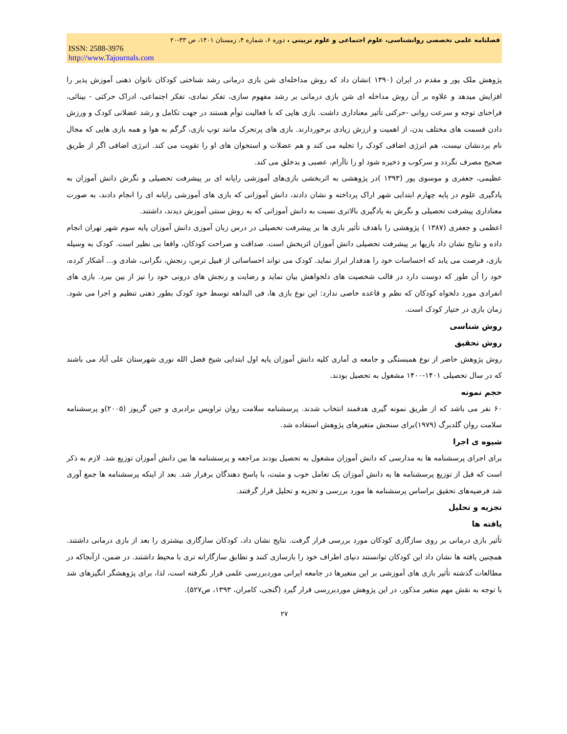فصلنامه علمی تخصصی روانشناسی، علوم اجتماعی و علوم تربیتی ، دوره ۶، شماره ۴، زمستان ۱۴۰۱، ص ۳۳-۲۰
ISSN: 2588-3976
http://www.Tajournals.com
پژوهش ملک پور و مقدم در ایران (۱۳۹۰ )نشان داد که روش مداخله‌ای شن بازی درمانی رشد شناختی کودکان ناتوان ذهنی آموزش پذیر را افزایش میدهد و علاوه بر آن روش مداخله ای شن بازی درمانی بر رشد مفهوم سازی، تفکر نمادی، تفکر اجتماعی، ادراک حرکتی - بینائی، فراخنای توجه و سرعت روانی -حرکتی تأثیر معناداری داشت. بازی هایی که با فعالیت توأم هستند در جهت تکامل و رشد عضلانی کودک و ورزش دادن قسمت های مختلف بدن، از اهمیت و ارزش زیادی برخوردارند. بازی های پرتحرک مانند توپ بازی، گرگم به هوا و همه بازی هایی که مجال نام بردنشان نیست، هم انرژی اضافی کودک را تخلیه می کند و هم عضلات و استخوان های او را تقویت می کند. انرژی اضافی اگر از طریق صحیح مصرف نگردد و سرکوب و ذخیره شود او را ناآرام، عصبی و بدخلق می کند.
عظیمی، جعفری و موسوی پور (۱۳۹۳ )در پژوهشی به اثربخشی بازی‌های آموزشی رایانه ای بر پیشرفت تحصیلی و نگرش دانش آموزان به یادگیری علوم در پایه چهارم ابتدایی شهر اراک پرداخته و نشان دادند، دانش آموزانی که بازی های آموزشی رایانه ای را انجام دادند، به صورت معناداری پیشرفت تحصیلی و نگرش به یادگیری بالاتری نسبت به دانش آموزانی که به روش سنتی آموزش دیدند، داشتند.
اعظمی و جعفری (۱۳۸۷ ) پژوهشی را باهدف تأثیر بازی ها بر پیشرفت تحصیلی در درس زبان آموزی دانش آموزان پایه سوم شهر تهران انجام داده و نتایج نشان داد بازیها بر پیشرفت تحصیلی دانش آموزان اثربخش است. صداقت و صراحت کودکان، واقعا بی نظیر است. کودک به وسیله بازی، فرصت می یابد که احساسات خود را هدفدار ابراز نماید. کودک می تواند احساساتی از قبیل ترس، رنجش، نگرانی، شادی و... آشکار کرده، خود را آن طور که دوست دارد در قالب شخصیت های دلخواهش بیان نماید و رضایت و رنجش های درونی خود را نیز از بین ببرد. بازی های انفرادی مورد دلخواه کودکان که نظم و قاعده خاصی ندارد: این نوع بازی ها، فی البداهه توسط خود کودک بطور ذهنی تنظیم و اجرا می شود. زمان بازی در ختیار کودک است.
روش شناسی
روش تحقیق
روش پژوهش حاضر از نوع همبستگی و جامعه ی آماری کلیه دانش آموزان پایه اول ابتدایی شیخ فضل الله نوری شهرستان علی آباد می باشند که در سال تحصیلی ۱۴۰۱-۱۴۰۰ مشغول به تحصیل بودند.
حجم نمونه
۶۰ نفر می باشد که از طریق نمونه گیری هدفمند انتخاب شدند. پرسشنامه سلامت روان تراویس برادبری و جین گریوز (۲۰۰۵)و پرسشنامه سلامت روان گلدبرگ (۱۹۷۹)برای سنجش متغیرهای پژوهش استفاده شد.
شیوه ی اجرا
برای اجرای پرسشنامه ها به مدارسی که دانش آموزان مشغول به تحصیل بودند مراجعه و پرسشنامه ها بین دانش آموزان توزیع شد. لازم به ذکر است که قبل از توزیع پرسشنامه ها به دانش آموزان یک تعامل خوب و مثبت، با پاسخ دهندگان برقرار شد. بعد از اینکه پرسشنامه ها جمع آوری شد فرضیه‌های تحقیق براساس پرسشنامه ها مورد بررسی و تجزیه و تحلیل قرار گرفتند.
تجزیه و تحلیل
یافته ها
تأثیر بازی درمانی بر روی سازگاری کودکان مورد بررسی قرار گرفت. نتایج نشان داد، کودکان سازگاری بیشتری را بعد از بازی درمانی داشتند. همچنین یافته ها نشان داد این کودکان توانستند دنیای اطراف خود را بازسازی کنند و تطابق سازگارانه تری با محیط داشتند. در ضمن، ازآنجاکه در مطالعات گذشته تأثیر بازی های آموزشی بر این متغیرها در جامعه ایرانی موردبررسی علمی قرار نگرفته است، لذا، برای پژوهشگر انگیزهای شد با توجه به نقش مهم متغیر مذکور، در این پژوهش موردبررسی قرار گیرد (گنجی، کامران، ۱۳۹۳، ص۵۲۷).
۲۷